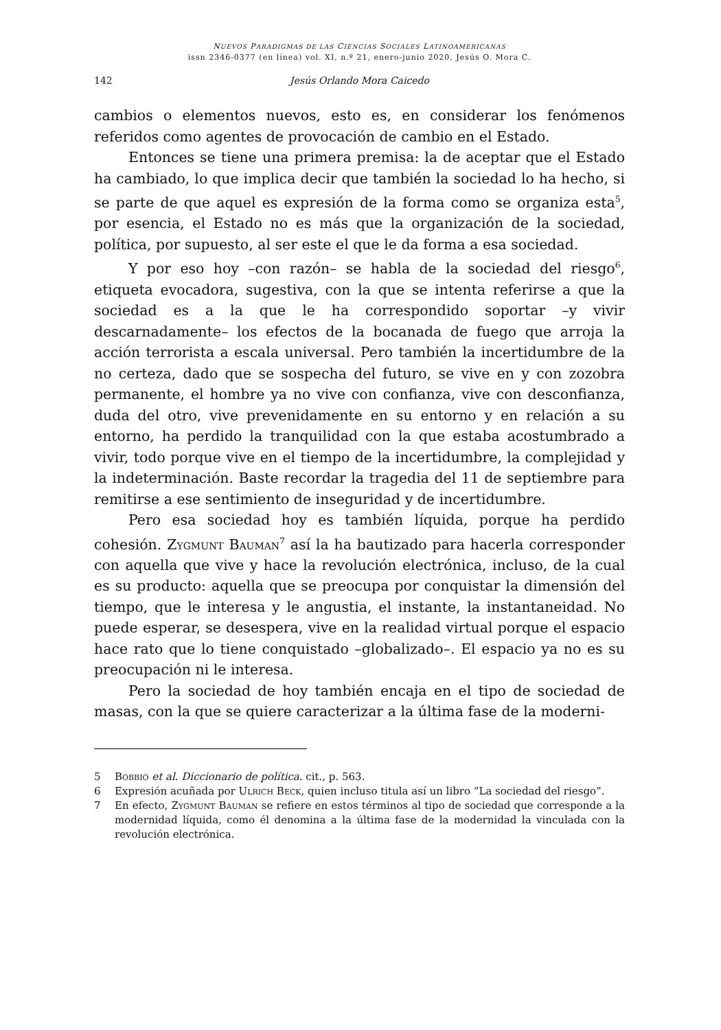NUEVOS PARADIGMAS DE LAS CIENCIAS SOCIALES LATINOAMERICANAS
issn 2346-0377 (en línea) vol. XI, n.º 21, enero-junio 2020, Jesús O. Mora C.
142 Jesús Orlando Mora Caicedo
cambios o elementos nuevos, esto es, en considerar los fenómenos referidos como agentes de provocación de cambio en el Estado.
Entonces se tiene una primera premisa: la de aceptar que el Estado ha cambiado, lo que implica decir que también la sociedad lo ha hecho, si se parte de que aquel es expresión de la forma como se organiza esta<sup>5</sup>, por esencia, el Estado no es más que la organización de la sociedad, política, por supuesto, al ser este el que le da forma a esa sociedad.
Y por eso hoy –con razón– se habla de la sociedad del riesgo<sup>6</sup>, etiqueta evocadora, sugestiva, con la que se intenta referirse a que la sociedad es a la que le ha correspondido soportar –y vivir descarnadamente– los efectos de la bocanada de fuego que arroja la acción terrorista a escala universal. Pero también la incertidumbre de la no certeza, dado que se sospecha del futuro, se vive en y con zozobra permanente, el hombre ya no vive con confianza, vive con desconfianza, duda del otro, vive prevenidamente en su entorno y en relación a su entorno, ha perdido la tranquilidad con la que estaba acostumbrado a vivir, todo porque vive en el tiempo de la incertidumbre, la complejidad y la indeterminación. Baste recordar la tragedia del 11 de septiembre para remitirse a ese sentimiento de inseguridad y de incertidumbre.
Pero esa sociedad hoy es también líquida, porque ha perdido cohesión. Zygmunt Bauman<sup>7</sup> así la ha bautizado para hacerla corresponder con aquella que vive y hace la revolución electrónica, incluso, de la cual es su producto: aquella que se preocupa por conquistar la dimensión del tiempo, que le interesa y le angustia, el instante, la instantaneidad. No puede esperar, se desespera, vive en la realidad virtual porque el espacio hace rato que lo tiene conquistado –globalizado–. El espacio ya no es su preocupación ni le interesa.
Pero la sociedad de hoy también encaja en el tipo de sociedad de masas, con la que se quiere caracterizar a la última fase de la moderni-
5 Bobbio et al. Diccionario de política. cit., p. 563.
6 Expresión acuñada por Ulrich Beck, quien incluso titula así un libro “La sociedad del riesgo”.
7 En efecto, Zygmunt Bauman se refiere en estos términos al tipo de sociedad que corresponde a la modernidad líquida, como él denomina a la última fase de la modernidad la vinculada con la revolución electrónica.